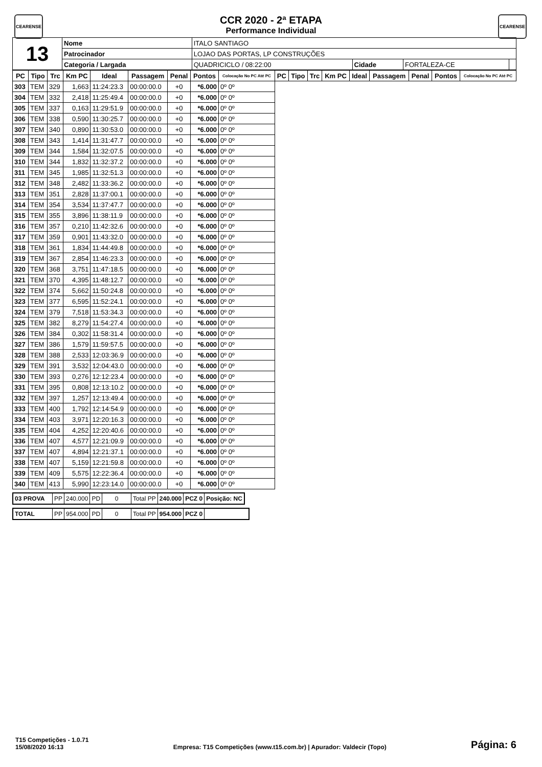CEARENSE CEARENSE
CCR 2020 - 2ª ETAPA
Performance Individual
| 13 | Nome | ITALO SANTIAGO | | | |
| | Patrocinador | LOJAO DAS PORTAS, LP CONSTRUÇÕES | | | |
| | Categoria / Largada | QUADRICICLO / 08:22:00 | Cidade | FORTALEZA-CE | |
| PC | Tipo | Trc | Km PC | Ideal | Passagem | Penal | Pontos | Colocação No PC Até PC | PC | Tipo | Trc | Km PC | Ideal | Passagem | Penal | Pontos | Colocação No PC Até PC |
| --- | --- | --- | --- | --- | --- | --- | --- | --- | --- | --- | --- | --- | --- | --- | --- | --- | --- |
| 303 | TEM | 329 | 1,663 | 11:24:23.3 | 00:00:00.0 | +0 | *6.000 | 0º 0º | | | | | | | | | |
| 304 | TEM | 332 | 2,418 | 11:25:49.4 | 00:00:00.0 | +0 | *6.000 | 0º 0º | | | | | | | | | |
| 305 | TEM | 337 | 0,163 | 11:29:51.9 | 00:00:00.0 | +0 | *6.000 | 0º 0º | | | | | | | | | |
| 306 | TEM | 338 | 0,590 | 11:30:25.7 | 00:00:00.0 | +0 | *6.000 | 0º 0º | | | | | | | | | |
| 307 | TEM | 340 | 0,890 | 11:30:53.0 | 00:00:00.0 | +0 | *6.000 | 0º 0º | | | | | | | | | |
| 308 | TEM | 343 | 1,414 | 11:31:47.7 | 00:00:00.0 | +0 | *6.000 | 0º 0º | | | | | | | | | |
| 309 | TEM | 344 | 1,584 | 11:32:07.5 | 00:00:00.0 | +0 | *6.000 | 0º 0º | | | | | | | | | |
| 310 | TEM | 344 | 1,832 | 11:32:37.2 | 00:00:00.0 | +0 | *6.000 | 0º 0º | | | | | | | | | |
| 311 | TEM | 345 | 1,985 | 11:32:51.3 | 00:00:00.0 | +0 | *6.000 | 0º 0º | | | | | | | | | |
| 312 | TEM | 348 | 2,482 | 11:33:36.2 | 00:00:00.0 | +0 | *6.000 | 0º 0º | | | | | | | | | |
| 313 | TEM | 351 | 2,828 | 11:37:00.1 | 00:00:00.0 | +0 | *6.000 | 0º 0º | | | | | | | | | |
| 314 | TEM | 354 | 3,534 | 11:37:47.7 | 00:00:00.0 | +0 | *6.000 | 0º 0º | | | | | | | | | |
| 315 | TEM | 355 | 3,896 | 11:38:11.9 | 00:00:00.0 | +0 | *6.000 | 0º 0º | | | | | | | | | |
| 316 | TEM | 357 | 0,210 | 11:42:32.6 | 00:00:00.0 | +0 | *6.000 | 0º 0º | | | | | | | | | |
| 317 | TEM | 359 | 0,901 | 11:43:32.0 | 00:00:00.0 | +0 | *6.000 | 0º 0º | | | | | | | | | |
| 318 | TEM | 361 | 1,834 | 11:44:49.8 | 00:00:00.0 | +0 | *6.000 | 0º 0º | | | | | | | | | |
| 319 | TEM | 367 | 2,854 | 11:46:23.3 | 00:00:00.0 | +0 | *6.000 | 0º 0º | | | | | | | | | |
| 320 | TEM | 368 | 3,751 | 11:47:18.5 | 00:00:00.0 | +0 | *6.000 | 0º 0º | | | | | | | | | |
| 321 | TEM | 370 | 4,395 | 11:48:12.7 | 00:00:00.0 | +0 | *6.000 | 0º 0º | | | | | | | | | |
| 322 | TEM | 374 | 5,662 | 11:50:24.8 | 00:00:00.0 | +0 | *6.000 | 0º 0º | | | | | | | | | |
| 323 | TEM | 377 | 6,595 | 11:52:24.1 | 00:00:00.0 | +0 | *6.000 | 0º 0º | | | | | | | | | |
| 324 | TEM | 379 | 7,518 | 11:53:34.3 | 00:00:00.0 | +0 | *6.000 | 0º 0º | | | | | | | | | |
| 325 | TEM | 382 | 8,279 | 11:54:27.4 | 00:00:00.0 | +0 | *6.000 | 0º 0º | | | | | | | | | |
| 326 | TEM | 384 | 0,302 | 11:58:31.4 | 00:00:00.0 | +0 | *6.000 | 0º 0º | | | | | | | | | |
| 327 | TEM | 386 | 1,579 | 11:59:57.5 | 00:00:00.0 | +0 | *6.000 | 0º 0º | | | | | | | | | |
| 328 | TEM | 388 | 2,533 | 12:03:36.9 | 00:00:00.0 | +0 | *6.000 | 0º 0º | | | | | | | | | |
| 329 | TEM | 391 | 3,532 | 12:04:43.0 | 00:00:00.0 | +0 | *6.000 | 0º 0º | | | | | | | | | |
| 330 | TEM | 393 | 0,276 | 12:12:23.4 | 00:00:00.0 | +0 | *6.000 | 0º 0º | | | | | | | | | |
| 331 | TEM | 395 | 0,808 | 12:13:10.2 | 00:00:00.0 | +0 | *6.000 | 0º 0º | | | | | | | | | |
| 332 | TEM | 397 | 1,257 | 12:13:49.4 | 00:00:00.0 | +0 | *6.000 | 0º 0º | | | | | | | | | |
| 333 | TEM | 400 | 1,792 | 12:14:54.9 | 00:00:00.0 | +0 | *6.000 | 0º 0º | | | | | | | | | |
| 334 | TEM | 403 | 3,971 | 12:20:16.3 | 00:00:00.0 | +0 | *6.000 | 0º 0º | | | | | | | | | |
| 335 | TEM | 404 | 4,252 | 12:20:40.6 | 00:00:00.0 | +0 | *6.000 | 0º 0º | | | | | | | | | |
| 336 | TEM | 407 | 4,577 | 12:21:09.9 | 00:00:00.0 | +0 | *6.000 | 0º 0º | | | | | | | | | |
| 337 | TEM | 407 | 4,894 | 12:21:37.1 | 00:00:00.0 | +0 | *6.000 | 0º 0º | | | | | | | | | |
| 338 | TEM | 407 | 5,159 | 12:21:59.8 | 00:00:00.0 | +0 | *6.000 | 0º 0º | | | | | | | | | |
| 339 | TEM | 409 | 5,575 | 12:22:36.4 | 00:00:00.0 | +0 | *6.000 | 0º 0º | | | | | | | | | |
| 340 | TEM | 413 | 5,990 | 12:23:14.0 | 00:00:00.0 | +0 | *6.000 | 0º 0º | | | | | | | | | |
| 03 PROVA | PP | 240.000 | PD | 0 | Total PP | 240.000 | PCZ 0 | Posição: NC |
| TOTAL | PP | 954.000 | PD | 0 | Total PP | 954.000 | PCZ 0 | |
T15 Competições - 1.0.71
15/08/2020 16:13
Empresa: T15 Competições (www.t15.com.br) | Apurador: Valdecir (Topo)
Página: 6